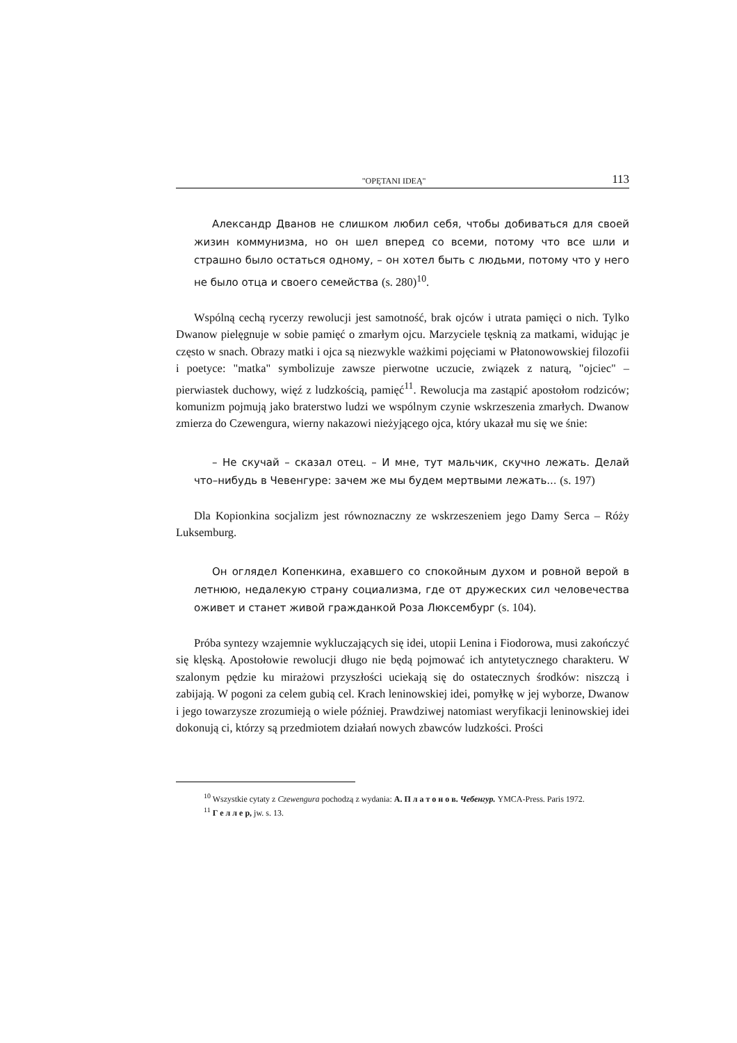"OPĘTANI IDEĄ" 113
Александр Дванов не слишком любил себя, чтобы добиваться для своей жизин коммунизма, но он шел вперед со всеми, потому что все шли и страшно было остаться одному, – он хотел быть с людьми, потому что у него не было отца и своего семейства (s. 280)<sup>10</sup>.
Wspólną cechą rycerzy rewolucji jest samotność, brak ojców i utrata pamięci o nich. Tylko Dwanow pielęgnuje w sobie pamięć o zmarłym ojcu. Marzyciele tęsknią za matkami, widując je często w snach. Obrazy matki i ojca są niezwykle ważkimi pojęciami w Płatonowowskiej filozofii i poetyce: "matka" symbolizuje zawsze pierwotne uczucie, związek z naturą, "ojciec" – pierwiastek duchowy, więź z ludzkością, pamięć<sup>11</sup>. Rewolucja ma zastąpić apostołom rodziców; komunizm pojmują jako braterstwo ludzi we wspólnym czynie wskrzeszenia zmarłych. Dwanow zmierza do Czewengura, wierny nakazowi nieżyjącego ojca, który ukazał mu się we śnie:
– Не скучай – сказал отец. – И мне, тут мальчик, скучно лежать. Делай что–нибудь в Чевенгуре: зачем же мы будем мертвыми лежать... (s. 197)
Dla Kopionkina socjalizm jest równoznaczny ze wskrzeszeniem jego Damy Serca – Róży Luksemburg.
Он оглядел Копенкина, ехавшего со спокойным духом и ровной верой в летнюю, недалекую страну социализма, где от дружеских сил человечества оживет и станет живой гражданкой Роза Люксембург (s. 104).
Próba syntezy wzajemnie wykluczających się idei, utopii Lenina i Fiodorowa, musi zakończyć się klęską. Apostołowie rewolucji długo nie będą pojmować ich antytetycznego charakteru. W szalonym pędzie ku mirażowi przyszłości uciekają się do ostatecznych środków: niszczą i zabijają. W pogoni za celem gubią cel. Krach leninowskiej idei, pomyłkę w jej wyborze, Dwanow i jego towarzysze zrozumieją o wiele później. Prawdziwej natomiast weryfikacji leninowskiej idei dokonują ci, którzy są przedmiotem działań nowych zbawców ludzkości. Prości
<sup>10</sup> Wszystkie cytaty z Czewengura pochodzą z wydania: А. П л а т о н о в. Чебенгур. YMCA-Press. Paris 1972.
<sup>11</sup> Г е л л е р, jw. s. 13.